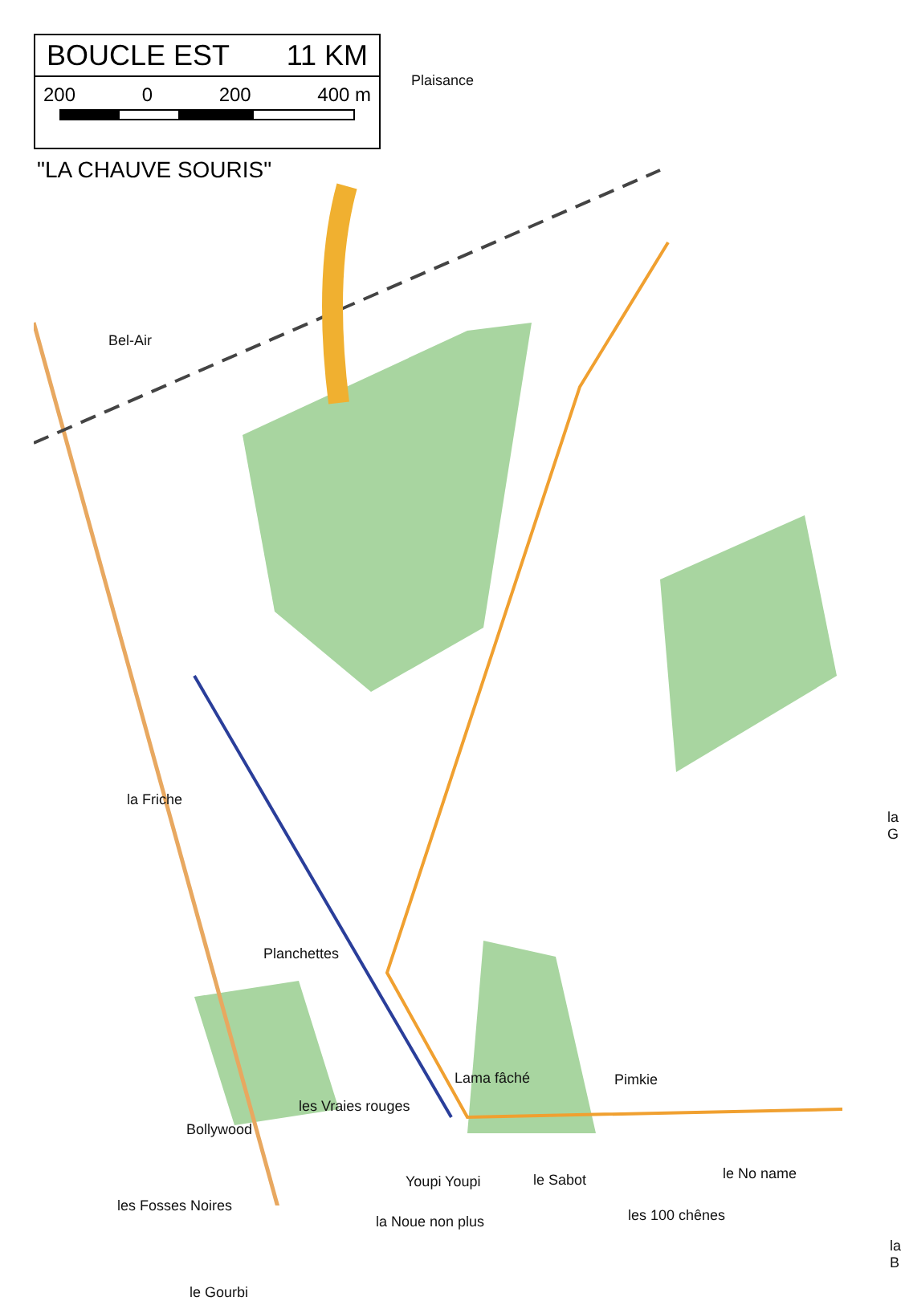BOUCLE EST 11 KM
200 0 200 400 m
"LA CHAUVE SOURIS"
Plaisance
Bel-Air
la Friche
la G
Planchettes
Lama fâché Pimkie
les Vraies rouges
Bollywood
Youpi Youpi le Sabot le No name
les Fosses Noires
la Noue non plus les 100 chênes
la B
le Gourbi